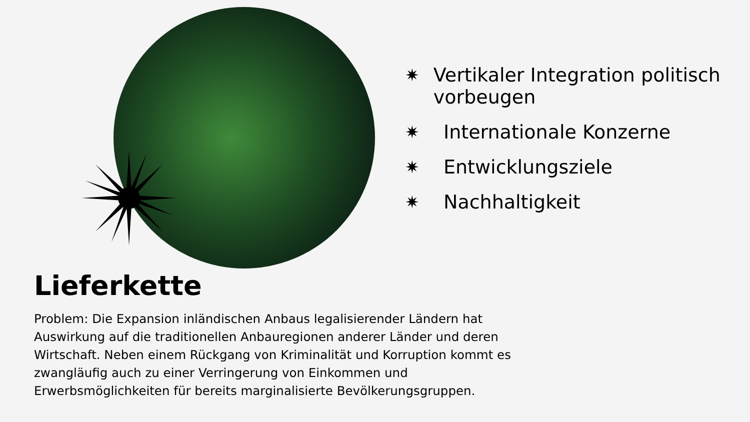✷ Vertikaler Integration politisch vorbeugen
✷ Internationale Konzerne
✷ Entwicklungsziele
✷ Nachhaltigkeit
Lieferkette
Problem: Die Expansion inländischen Anbaus legalisierender Ländern hat Auswirkung auf die traditionellen Anbauregionen anderer Länder und deren Wirtschaft. Neben einem Rückgang von Kriminalität und Korruption kommt es zwangläufig auch zu einer Verringerung von Einkommen und Erwerbsmöglichkeiten für bereits marginalisierte Bevölkerungsgruppen.